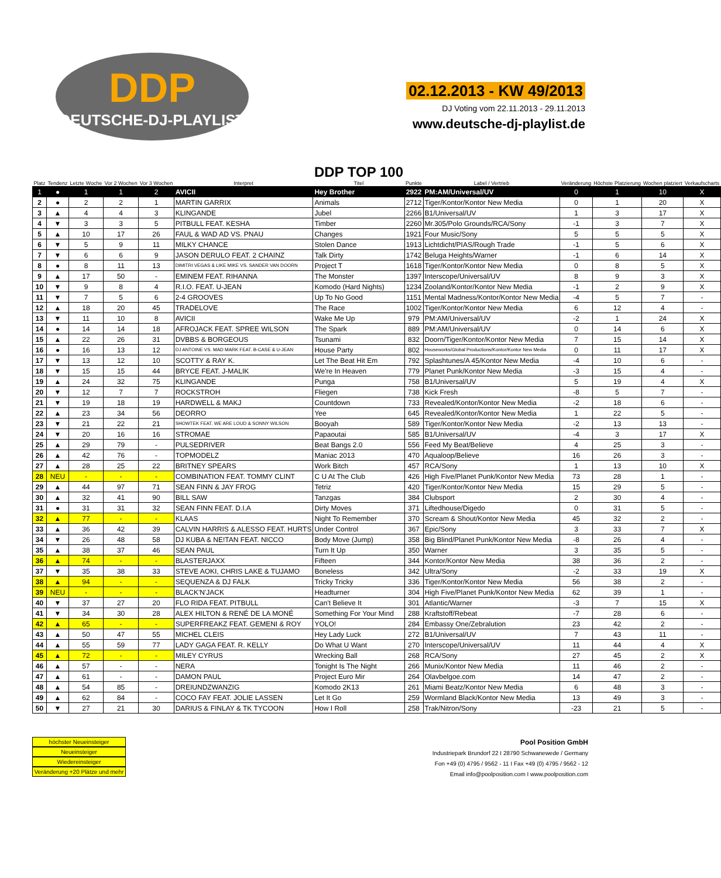DDP
DEUTSCHE-DJ-PLAYLIST
02.12.2013 - KW 49/2013
DJ Voting vom 22.11.2013 - 29.11.2013
www.deutsche-dj-playlist.de
| Platz | Tendenz | Letzte Woche | Vor 2 Wochen | Vor 3 Wochen | Interpret | DDP TOP 100 Titel | Punkte | Label / Vertrieb | Veränderung | Höchste Platzierung | Wochen platziert | Verkaufscharts |
| --- | --- | --- | --- | --- | --- | --- | --- | --- | --- | --- | --- | --- |
| 1 | ● | 1 | 1 | 2 | AVICII | Hey Brother | 2922 | PM:AM/Universal/UV | 0 | 1 | 10 | X |
| 2 | ● | 2 | 2 | 1 | MARTIN GARRIX | Animals | 2712 | Tiger/Kontor/Kontor New Media | 0 | 1 | 20 | X |
| 3 | ▲ | 4 | 4 | 3 | KLINGANDE | Jubel | 2266 | B1/Universal/UV | 1 | 3 | 17 | X |
| 4 | ▼ | 3 | 3 | 5 | PITBULL FEAT. KESHA | Timber | 2260 | Mr.305/Polo Grounds/RCA/Sony | -1 | 3 | 7 | X |
| 5 | ▲ | 10 | 17 | 26 | FAUL & WAD AD VS. PNAU | Changes | 1921 | Four Music/Sony | 5 | 5 | 5 | X |
| 6 | ▼ | 5 | 9 | 11 | MILKY CHANCE | Stolen Dance | 1913 | Lichtdicht/PIAS/Rough Trade | -1 | 5 | 6 | X |
| 7 | ▼ | 6 | 6 | 9 | JASON DERULO FEAT. 2 CHAINZ | Talk Dirty | 1742 | Beluga Heights/Warner | -1 | 6 | 14 | X |
| 8 | ● | 8 | 11 | 13 | DIMITRI VEGAS & LIKE MIKE VS. SANDER VAN DOORN | Project T | 1618 | Tiger/Kontor/Kontor New Media | 0 | 8 | 5 | X |
| 9 | ▲ | 17 | 50 | - | EMINEM FEAT. RIHANNA | The Monster | 1397 | Interscope/Universal/UV | 8 | 9 | 3 | X |
| 10 | ▼ | 9 | 8 | 4 | R.I.O. FEAT. U-JEAN | Komodo (Hard Nights) | 1234 | Zooland/Kontor/Kontor New Media | -1 | 2 | 9 | X |
| 11 | ▼ | 7 | 5 | 6 | 2-4 GROOVES | Up To No Good | 1151 | Mental Madness/Kontor/Kontor New Media | -4 | 5 | 7 | - |
| 12 | ▲ | 18 | 20 | 45 | TRADELOVE | The Race | 1002 | Tiger/Kontor/Kontor New Media | 6 | 12 | 4 | - |
| 13 | ▼ | 11 | 10 | 8 | AVICII | Wake Me Up | 979 | PM:AM/Universal/UV | -2 | 1 | 24 | X |
| 14 | ● | 14 | 14 | 18 | AFROJACK FEAT. SPREE WILSON | The Spark | 889 | PM:AM/Universal/UV | 0 | 14 | 6 | X |
| 15 | ▲ | 22 | 26 | 31 | DVBBS & BORGEOUS | Tsunami | 832 | Doorn/Tiger/Kontor/Kontor New Media | 7 | 15 | 14 | X |
| 16 | ● | 16 | 13 | 12 | DJ ANTOINE VS. MAD MARK FEAT. B-CASE & U-JEAN | House Party | 802 | Houseworks/Global Productions/Kontor/Kontor New Media | 0 | 11 | 17 | X |
| 17 | ▼ | 13 | 12 | 10 | SCOTTY & RAY K. | Let The Beat Hit Em | 792 | Splashtunes/A 45/Kontor New Media | -4 | 10 | 6 | - |
| 18 | ▼ | 15 | 15 | 44 | BRYCE FEAT. J-MALIK | We're In Heaven | 779 | Planet Punk/Kontor New Media | -3 | 15 | 4 | - |
| 19 | ▲ | 24 | 32 | 75 | KLINGANDE | Punga | 758 | B1/Universal/UV | 5 | 19 | 4 | X |
| 20 | ▼ | 12 | 7 | 7 | ROCKSTROH | Fliegen | 738 | Kick Fresh | -8 | 5 | 7 | - |
| 21 | ▼ | 19 | 18 | 19 | HARDWELL & MAKJ | Countdown | 733 | Revealed/Kontor/Kontor New Media | -2 | 18 | 6 | - |
| 22 | ▲ | 23 | 34 | 56 | DEORRO | Yee | 645 | Revealed/Kontor/Kontor New Media | 1 | 22 | 5 | - |
| 23 | ▼ | 21 | 22 | 21 | SHOWTEK FEAT. WE ARE LOUD & SONNY WILSON | Booyah | 589 | Tiger/Kontor/Kontor New Media | -2 | 13 | 13 | - |
| 24 | ▼ | 20 | 16 | 16 | STROMAE | Papaoutai | 585 | B1/Universal/UV | -4 | 3 | 17 | X |
| 25 | ▲ | 29 | 79 | - | PULSEDRIVER | Beat Bangs 2.0 | 556 | Feed My Beat/Believe | 4 | 25 | 3 | - |
| 26 | ▲ | 42 | 76 | - | TOPMODELZ | Maniac 2013 | 470 | Aqualoop/Believe | 16 | 26 | 3 | - |
| 27 | ▲ | 28 | 25 | 22 | BRITNEY SPEARS | Work Bitch | 457 | RCA/Sony | 1 | 13 | 10 | X |
| 28 | NEU | - | - | - | COMBINATION FEAT. TOMMY CLINT | C U At The Club | 426 | High Five/Planet Punk/Kontor New Media | 73 | 28 | 1 | - |
| 29 | ▲ | 44 | 97 | 71 | SEAN FINN & JAY FROG | Tetriz | 420 | Tiger/Kontor/Kontor New Media | 15 | 29 | 5 | - |
| 30 | ▲ | 32 | 41 | 90 | BILL SAW | Tanzgas | 384 | Clubsport | 2 | 30 | 4 | - |
| 31 | ● | 31 | 31 | 32 | SEAN FINN FEAT. D.I.A | Dirty Moves | 371 | Liftedhouse/Digedo | 0 | 31 | 5 | - |
| 32 | ▲ | 77 | - | - | KLAAS | Night To Remember | 370 | Scream & Shout/Kontor New Media | 45 | 32 | 2 | - |
| 33 | ▲ | 36 | 42 | 39 | CALVIN HARRIS & ALESSO FEAT. HURTS | Under Control | 367 | Epic/Sony | 3 | 33 | 7 | X |
| 34 | ▼ | 26 | 48 | 58 | DJ KUBA & NE!TAN FEAT. NICCO | Body Move (Jump) | 358 | Big Blind/Planet Punk/Kontor New Media | -8 | 26 | 4 | - |
| 35 | ▲ | 38 | 37 | 46 | SEAN PAUL | Turn It Up | 350 | Warner | 3 | 35 | 5 | - |
| 36 | ▲ | 74 | - | - | BLASTERJAXX | Fifteen | 344 | Kontor/Kontor New Media | 38 | 36 | 2 | - |
| 37 | ▼ | 35 | 38 | 33 | STEVE AOKI, CHRIS LAKE & TUJAMO | Boneless | 342 | Ultra/Sony | -2 | 33 | 19 | X |
| 38 | ▲ | 94 | - | - | SEQUENZA & DJ FALK | Tricky Tricky | 336 | Tiger/Kontor/Kontor New Media | 56 | 38 | 2 | - |
| 39 | NEU | - | - | - | BLACK'N'JACK | Headturner | 304 | High Five/Planet Punk/Kontor New Media | 62 | 39 | 1 | - |
| 40 | ▼ | 37 | 27 | 20 | FLO RIDA FEAT. PITBULL | Can't Believe It | 301 | Atlantic/Warner | -3 | 7 | 15 | X |
| 41 | ▼ | 34 | 30 | 28 | ALEX HILTON & RENÉ DE LA MONÉ | Something For Your Mind | 288 | Kraftstoff/Rebeat | -7 | 28 | 6 | - |
| 42 | ▲ | 65 | - | - | SUPERFREAKZ FEAT. GEMENI & ROY | YOLO! | 284 | Embassy One/Zebralution | 23 | 42 | 2 | - |
| 43 | ▲ | 50 | 47 | 55 | MICHEL CLEIS | Hey Lady Luck | 272 | B1/Universal/UV | 7 | 43 | 11 | - |
| 44 | ▲ | 55 | 59 | 77 | LADY GAGA FEAT. R. KELLY | Do What U Want | 270 | Interscope/Universal/UV | 11 | 44 | 4 | X |
| 45 | ▲ | 72 | - | - | MILEY CYRUS | Wrecking Ball | 268 | RCA/Sony | 27 | 45 | 2 | X |
| 46 | ▲ | 57 | - | - | NERA | Tonight Is The Night | 266 | Munix/Kontor New Media | 11 | 46 | 2 | - |
| 47 | ▲ | 61 | - | - | DAMON PAUL | Project Euro Mir | 264 | Olavbelgoe.com | 14 | 47 | 2 | - |
| 48 | ▲ | 54 | 85 | - | DREIUNDZWANZIG | Komodo 2K13 | 261 | Miami Beatz/Kontor New Media | 6 | 48 | 3 | - |
| 49 | ▲ | 62 | 84 | - | COCO FAY FEAT. JOLIE LASSEN | Let It Go | 259 | Wormland Black/Kontor New Media | 13 | 49 | 3 | - |
| 50 | ▼ | 27 | 21 | 30 | DARIUS & FINLAY & TK TYCOON | How I Roll | 258 | Trak/Nitron/Sony | -23 | 21 | 5 | - |
höchster Neueinsteiger
Neueinsteiger
Wiedereinsteiger
Veränderung +20 Plätze und mehr
Pool Position GmbH
Industriepark Brundorf 22 I 28790 Schwanewede / Germany
Fon +49 (0) 4795 / 9562 - 11 I Fax +49 (0) 4795 / 9562 - 12
Email info@poolposition.com I www.poolposition.com